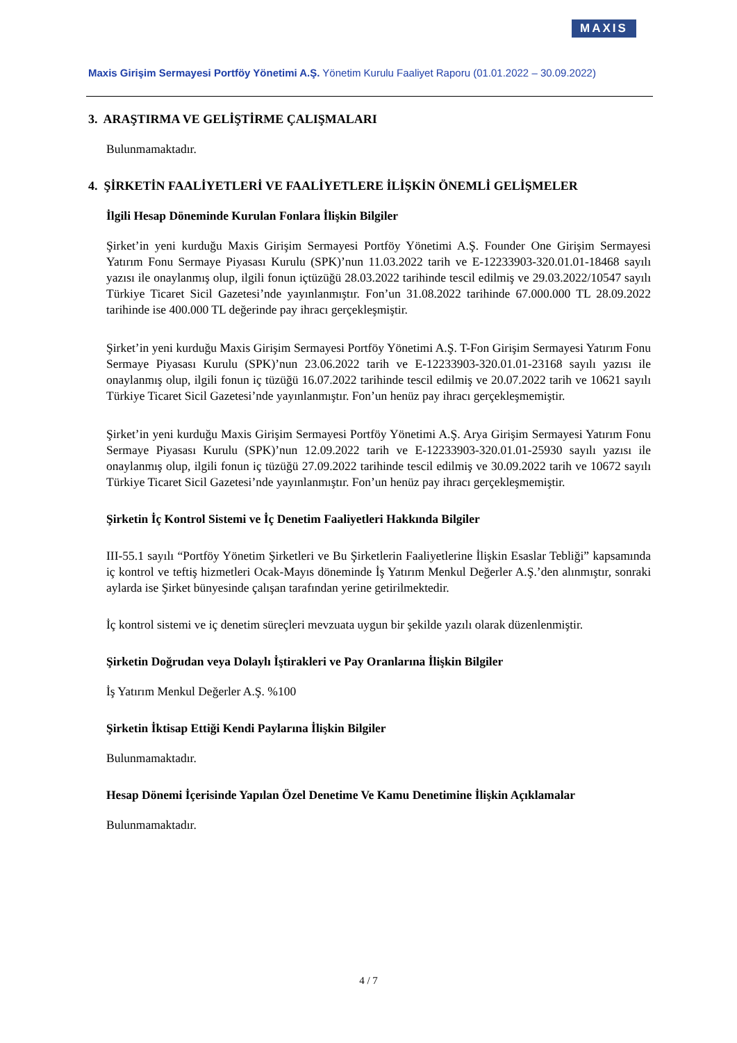MAXIS
Maxis Girişim Sermayesi Portföy Yönetimi A.Ş. Yönetim Kurulu Faaliyet Raporu (01.01.2022 – 30.09.2022)
3. ARAŞTIRMA VE GELİŞTİRME ÇALIŞMALARI
Bulunmamaktadır.
4. ŞİRKETİN FAALİYETLERİ VE FAALİYETLERE İLİŞKİN ÖNEMLİ GELİŞMELER
İlgili Hesap Döneminde Kurulan Fonlara İlişkin Bilgiler
Şirket’in yeni kurduğu Maxis Girişim Sermayesi Portföy Yönetimi A.Ş. Founder One Girişim Sermayesi Yatırım Fonu Sermaye Piyasası Kurulu (SPK)’nun 11.03.2022 tarih ve E-12233903-320.01.01-18468 sayılı yazısı ile onaylanmış olup, ilgili fonun içtüzüğü 28.03.2022 tarihinde tescil edilmiş ve 29.03.2022/10547 sayılı Türkiye Ticaret Sicil Gazetesi’nde yayınlanmıştır. Fon’un 31.08.2022 tarihinde 67.000.000 TL 28.09.2022 tarihinde ise 400.000 TL değerinde pay ihracı gerçekleşmiştir.
Şirket’in yeni kurduğu Maxis Girişim Sermayesi Portföy Yönetimi A.Ş. T-Fon Girişim Sermayesi Yatırım Fonu Sermaye Piyasası Kurulu (SPK)’nun 23.06.2022 tarih ve E-12233903-320.01.01-23168 sayılı yazısı ile onaylanmış olup, ilgili fonun iç tüzüğü 16.07.2022 tarihinde tescil edilmiş ve 20.07.2022 tarih ve 10621 sayılı Türkiye Ticaret Sicil Gazetesi’nde yayınlanmıştır. Fon’un henüz pay ihracı gerçekleşmemiştir.
Şirket’in yeni kurduğu Maxis Girişim Sermayesi Portföy Yönetimi A.Ş. Arya Girişim Sermayesi Yatırım Fonu Sermaye Piyasası Kurulu (SPK)’nun 12.09.2022 tarih ve E-12233903-320.01.01-25930 sayılı yazısı ile onaylanmış olup, ilgili fonun iç tüzüğü 27.09.2022 tarihinde tescil edilmiş ve 30.09.2022 tarih ve 10672 sayılı Türkiye Ticaret Sicil Gazetesi’nde yayınlanmıştır. Fon’un henüz pay ihracı gerçekleşmemiştir.
Şirketin İç Kontrol Sistemi ve İç Denetim Faaliyetleri Hakkında Bilgiler
III-55.1 sayılı “Portföy Yönetim Şirketleri ve Bu Şirketlerin Faaliyetlerine İlişkin Esaslar Tebliği” kapsamında iç kontrol ve teftiş hizmetleri Ocak-Mayıs döneminde İş Yatırım Menkul Değerler A.Ş.’den alınmıştır, sonraki aylarda ise Şirket bünyesinde çalışan tarafından yerine getirilmektedir.
İç kontrol sistemi ve iç denetim süreçleri mevzuata uygun bir şekilde yazılı olarak düzenlenmiştir.
Şirketin Doğrudan veya Dolaylı İştirakleri ve Pay Oranlarına İlişkin Bilgiler
İş Yatırım Menkul Değerler A.Ş. %100
Şirketin İktisap Ettiği Kendi Paylarına İlişkin Bilgiler
Bulunmamaktadır.
Hesap Dönemi İçerisinde Yapılan Özel Denetime Ve Kamu Denetimine İlişkin Açıklamalar
Bulunmamaktadır.
4 / 7